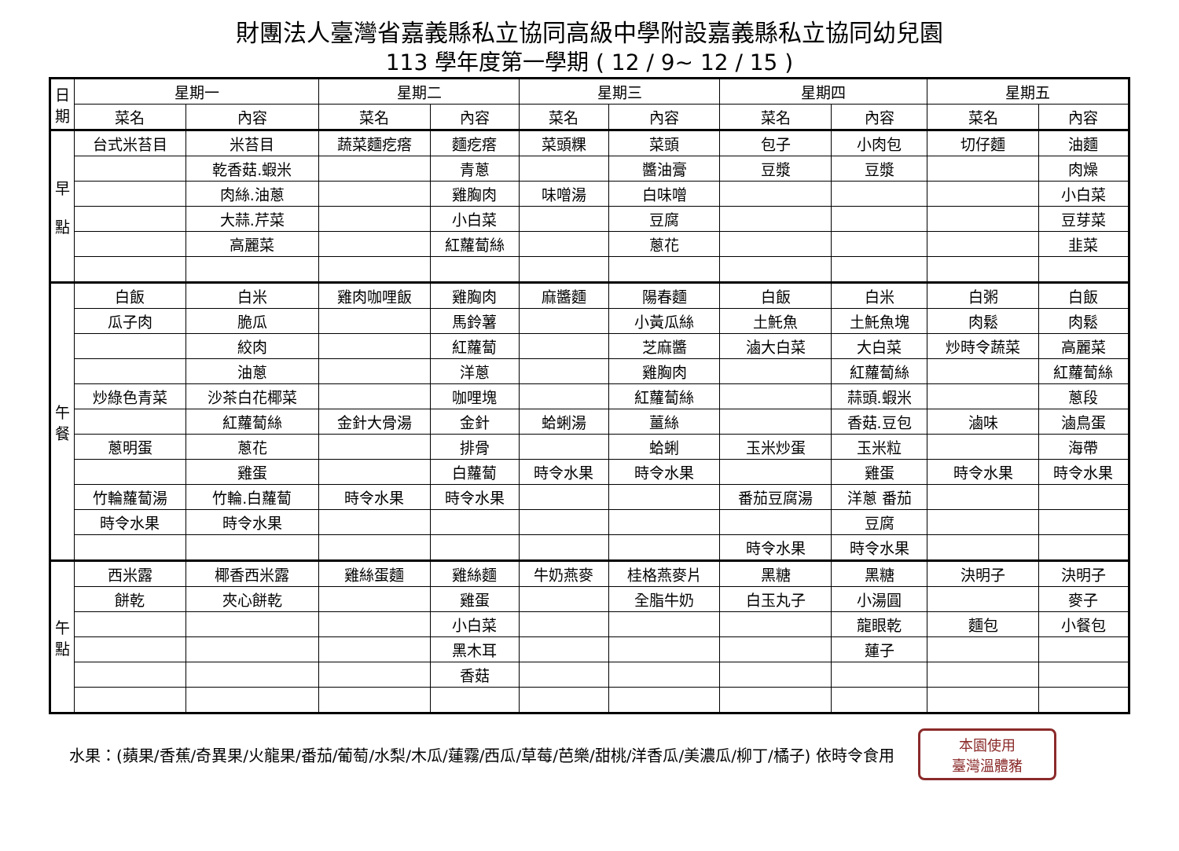財團法人臺灣省嘉義縣私立協同高級中學附設嘉義縣私立協同幼兒園
113 學年度第一學期 ( 12 / 9~ 12 / 15 )
| 日 期 | 星期一 | | 星期二 | | 星期三 | | 星期四 | | 星期五 | |
| --- | --- | --- | --- | --- | --- | --- | --- | --- | --- | --- |
| | 菜名 | 內容 | 菜名 | 內容 | 菜名 | 內容 | 菜名 | 內容 | 菜名 | 內容 |
| 早 點 | 台式米苔目 | 米苔目 | 蔬菜麵疙瘩 | 麵疙瘩 | 菜頭粿 | 菜頭 | 包子 | 小肉包 | 切仔麵 | 油麵 |
| | | 乾香菇.蝦米 | | 青蔥 | | 醬油膏 | 豆漿 | 豆漿 | | 肉燥 |
| | | 肉絲.油蔥 | | 雞胸肉 | 味噌湯 | 白味噌 | | | | 小白菜 |
| | | 大蒜.芹菜 | | 小白菜 | | 豆腐 | | | | 豆芽菜 |
| | | 高麗菜 | | 紅蘿蔔絲 | | 蔥花 | | | | 韭菜 |
| 午 餐 | 白飯 | 白米 | 雞肉咖哩飯 | 雞胸肉 | 麻醬麵 | 陽春麵 | 白飯 | 白米 | 白粥 | 白飯 |
| | 瓜子肉 | 脆瓜 | | 馬鈴薯 | | 小黃瓜絲 | 土魠魚 | 土魠魚塊 | 肉鬆 | 肉鬆 |
| | | 絞肉 | | 紅蘿蔔 | | 芝麻醬 | 滷大白菜 | 大白菜 | 炒時令蔬菜 | 高麗菜 |
| | | 油蔥 | | 洋蔥 | | 雞胸肉 | | 紅蘿蔔絲 | | 紅蘿蔔絲 |
| | 炒綠色青菜 | 沙茶白花椰菜 | | 咖哩塊 | | 紅蘿蔔絲 | | 蒜頭.蝦米 | | 蔥段 |
| | | 紅蘿蔔絲 | 金針大骨湯 | 金針 | 蛤蜊湯 | 薑絲 | | 香菇.豆包 | 滷味 | 滷鳥蛋 |
| | 蔥明蛋 | 蔥花 | | 排骨 | | 蛤蜊 | 玉米炒蛋 | 玉米粒 | | 海帶 |
| | | 雞蛋 | | 白蘿蔔 | 時令水果 | 時令水果 | | 雞蛋 | 時令水果 | 時令水果 |
| | 竹輪蘿蔔湯 | 竹輪.白蘿蔔 | 時令水果 | 時令水果 | | | 番茄豆腐湯 | 洋蔥 番茄 | | |
| | 時令水果 | 時令水果 | | | | | | 豆腐 | | |
| | | | | | | | 時令水果 | 時令水果 | | |
| 午 點 | 西米露 | 椰香西米露 | 雞絲蛋麵 | 雞絲麵 | 牛奶燕麥 | 桂格燕麥片 | 黑糖 | 黑糖 | 決明子 | 決明子 |
| | 餅乾 | 夾心餅乾 | | 雞蛋 | | 全脂牛奶 | 白玉丸子 | 小湯圓 | | 麥子 |
| | | | | 小白菜 | | | | 龍眼乾 | 麵包 | 小餐包 |
| | | | | 黑木耳 | | | | 蓮子 | | |
| | | | | 香菇 | | | | | | |
水果：(蘋果/香蕉/奇異果/火龍果/番茄/葡萄/水梨/木瓜/蓮霧/西瓜/草莓/芭樂/甜桃/洋香瓜/美濃瓜/柳丁/橘子) 依時令食用
本園使用
臺灣溫體豬